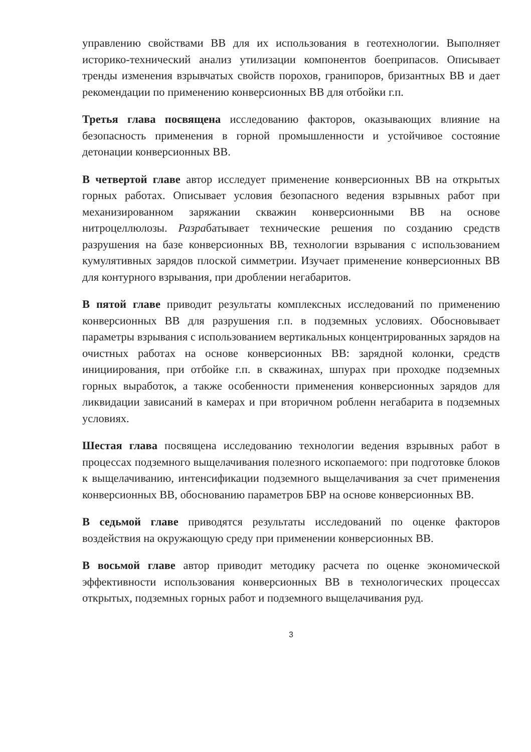управлению свойствами ВВ для их использования в геотехнологии. Выполняет историко-технический анализ утилизации компонентов боеприпасов. Описывает тренды изменения взрывчатых свойств порохов, гранипоров, бризантных ВВ и дает рекомендации по применению конверсионных ВВ для отбойки г.п.
Третья глава посвящена исследованию факторов, оказывающих влияние на безопасность применения в горной промышленности и устойчивое состояние детонации конверсионных ВВ.
В четвертой главе автор исследует применение конверсионных ВВ на открытых горных работах. Описывает условия безопасного ведения взрывных работ при механизированном заряжании скважин конверсионными ВВ на основе нитроцеллюлозы. Разрабатывает технические решения по созданию средств разрушения на базе конверсионных ВВ, технологии взрывания с использованием кумулятивных зарядов плоской симметрии. Изучает применение конверсионных ВВ для контурного взрывания, при дроблении негабаритов.
В пятой главе приводит результаты комплексных исследований по применению конверсионных ВВ для разрушения г.п. в подземных условиях. Обосновывает параметры взрывания с использованием вертикальных концентрированных зарядов на очистных работах на основе конверсионных ВВ: зарядной колонки, средств инициирования, при отбойке г.п. в скважинах, шпурах при проходке подземных горных выработок, а также особенности применения конверсионных зарядов для ликвидации зависаний в камерах и при вторичном робленн негабарита в подземных условиях.
Шестая глава посвящена исследованию технологии ведения взрывных работ в процессах подземного выщелачивания полезного ископаемого: при подготовке блоков к выщелачиванию, интенсификации подземного выщелачивания за счет применения конверсионных ВВ, обоснованию параметров БВР на основе конверсионных ВВ.
В седьмой главе приводятся результаты исследований по оценке факторов воздействия на окружающую среду при применении конверсионных ВВ.
В восьмой главе автор приводит методику расчета по оценке экономической эффективности использования конверсионных ВВ в технологических процессах открытых, подземных горных работ и подземного выщелачивания руд.
3